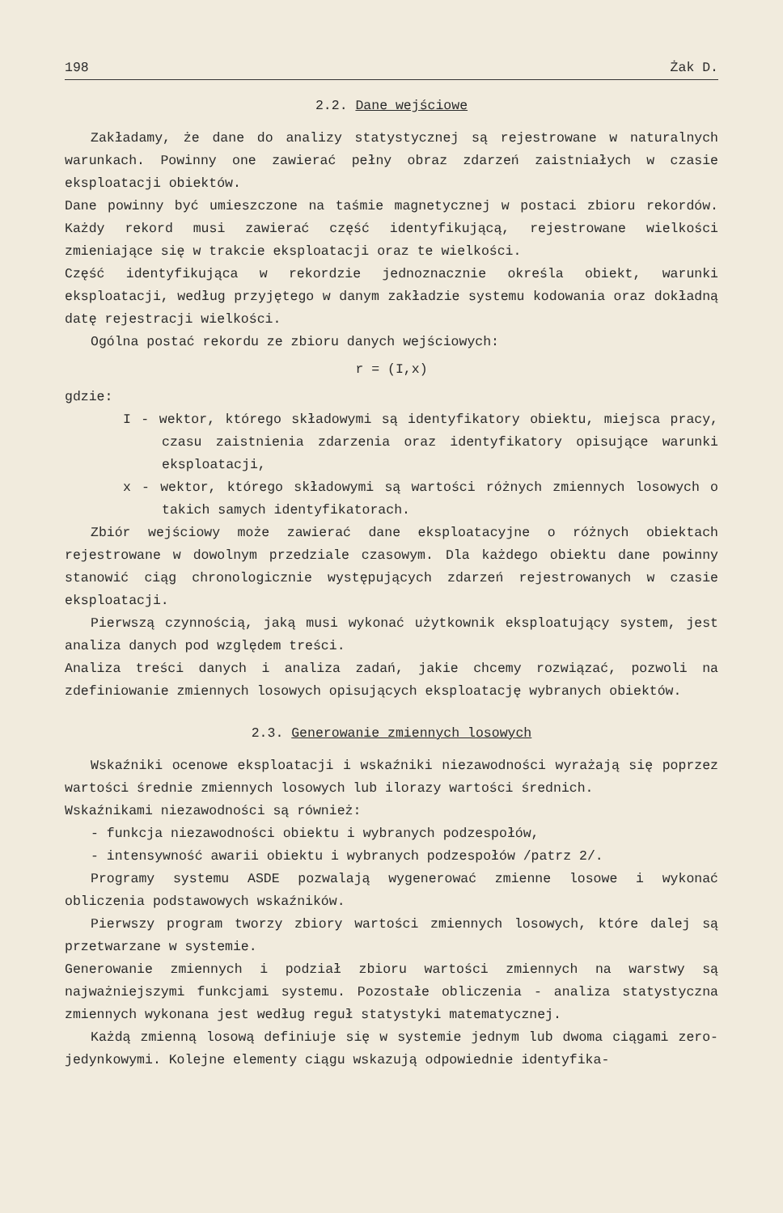198 Żak D.
2.2. Dane wejściowe
Zakładamy, że dane do analizy statystycznej są rejestrowane w naturalnych warunkach. Powinny one zawierać pełny obraz zdarzeń zaistniałych w czasie eksploatacji obiektów.
Dane powinny być umieszczone na taśmie magnetycznej w postaci zbioru rekordów. Każdy rekord musi zawierać część identyfikującą, rejestrowane wielkości zmieniające się w trakcie eksploatacji oraz te wielkości.
Część identyfikująca w rekordzie jednoznacznie określa obiekt, warunki eksploatacji, według przyjętego w danym zakładzie systemu kodowania oraz dokładną datę rejestracji wielkości.
Ogólna postać rekordu ze zbioru danych wejściowych:
r = (I,x)
gdzie:
I - wektor, którego składowymi są identyfikatory obiektu, miejsca pracy, czasu zaistnienia zdarzenia oraz identyfikatory opisujące warunki eksploatacji,
x - wektor, którego składowymi są wartości różnych zmiennych losowych o takich samych identyfikatorach.
Zbiór wejściowy może zawierać dane eksploatacyjne o różnych obiektach rejestrowane w dowolnym przedziale czasowym. Dla każdego obiektu dane powinny stanowić ciąg chronologicznie występujących zdarzeń rejestrowanych w czasie eksploatacji.
Pierwszą czynnością, jaką musi wykonać użytkownik eksploatujący system, jest analiza danych pod względem treści.
Analiza treści danych i analiza zadań, jakie chcemy rozwiązać, pozwoli na zdefiniowanie zmiennych losowych opisujących eksploatację wybranych obiektów.
2.3. Generowanie zmiennych losowych
Wskaźniki ocenowe eksploatacji i wskaźniki niezawodności wyrażają się poprzez wartości średnie zmiennych losowych lub ilorazy wartości średnich.
Wskaźnikami niezawodności są również:
- funkcja niezawodności obiektu i wybranych podzespołów,
- intensywność awarii obiektu i wybranych podzespołów /patrz 2/.
Programy systemu ASDE pozwalają wygenerować zmienne losowe i wykonać obliczenia podstawowych wskaźników.
Pierwszy program tworzy zbiory wartości zmiennych losowych, które dalej są przetwarzane w systemie.
Generowanie zmiennych i podział zbioru wartości zmiennych na warstwy są najważniejszymi funkcjami systemu. Pozostałe obliczenia - analiza statystyczna zmiennych wykonana jest według reguł statystyki matematycznej.
Każdą zmienną losową definiuje się w systemie jednym lub dwoma ciągami zero-jedynkowymi. Kolejne elementy ciągu wskazują odpowiednie identyfika-